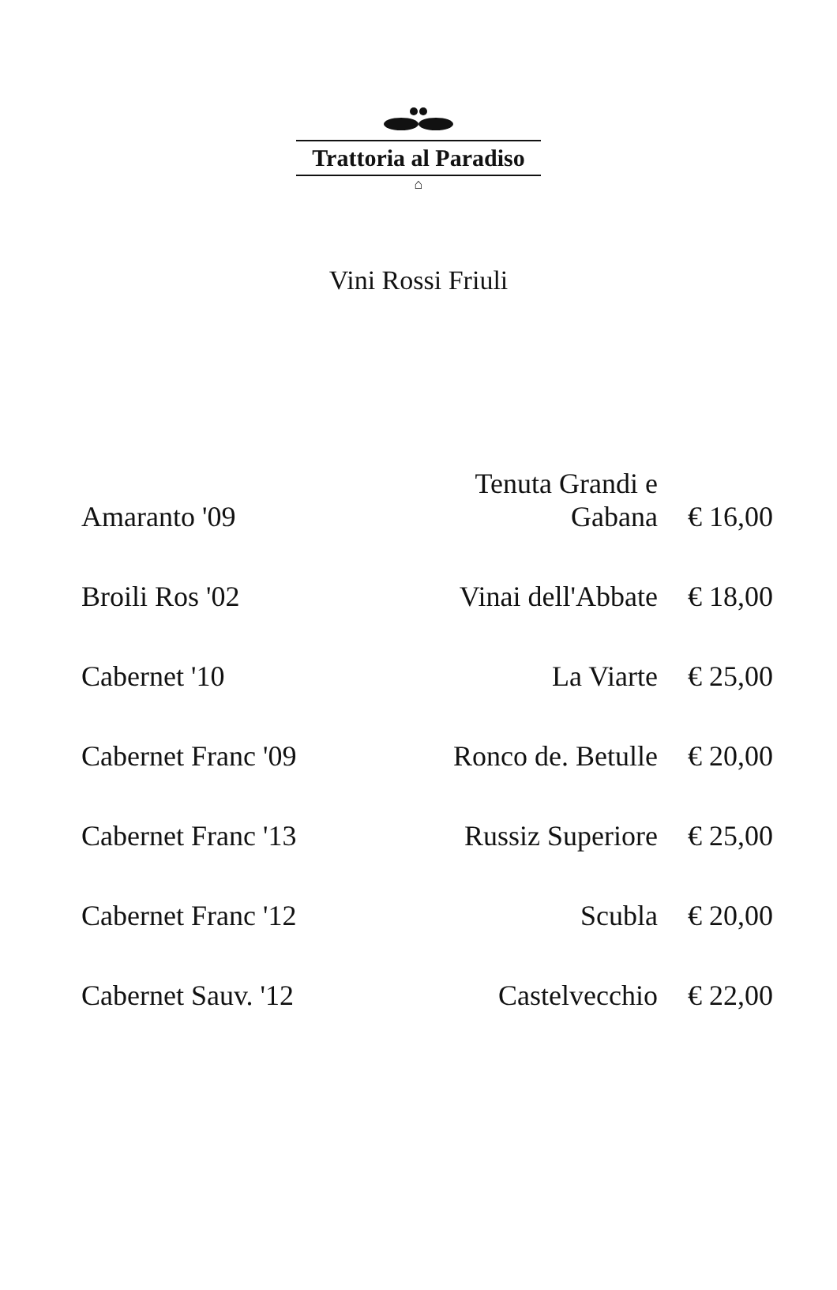Trattoria al Paradiso
⌂
Vini Rossi Friuli
| Amaranto '09 | Tenuta Grandi e Gabana | € 16,00 |
| Broili Ros '02 | Vinai dell'Abbate | € 18,00 |
| Cabernet '10 | La Viarte | € 25,00 |
| Cabernet Franc '09 | Ronco de. Betulle | € 20,00 |
| Cabernet Franc '13 | Russiz Superiore | € 25,00 |
| Cabernet Franc '12 | Scubla | € 20,00 |
| Cabernet Sauv. '12 | Castelvecchio | € 22,00 |